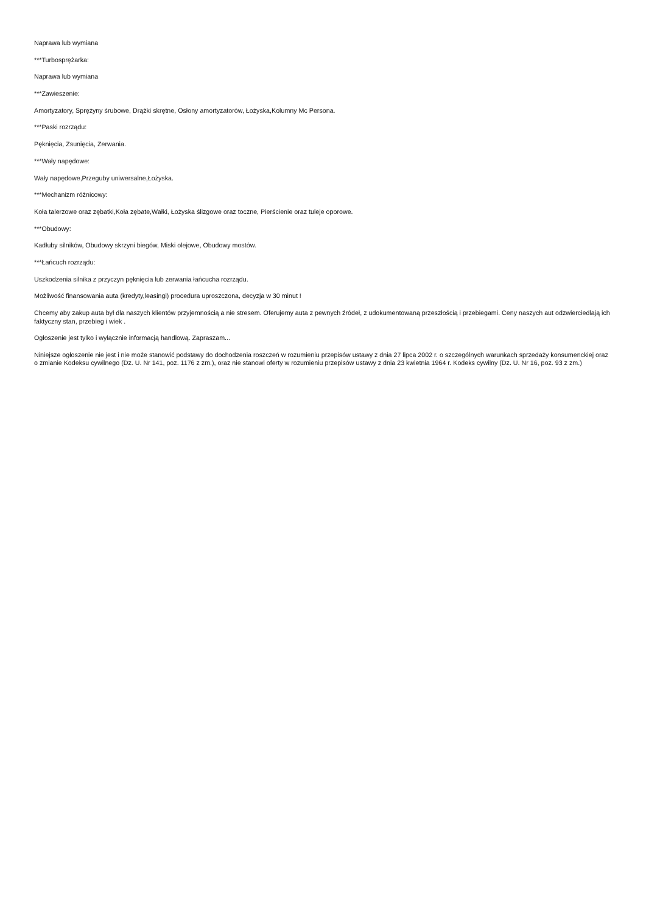Naprawa lub wymiana
***Turbosprężarka:
Naprawa lub wymiana
***Zawieszenie:
Amortyzatory, Sprężyny śrubowe, Drążki skrętne, Osłony amortyzatorów, Łożyska,Kolumny Mc Persona.
***Paski rozrządu:
Pęknięcia, Zsunięcia, Zerwania.
***Wały napędowe:
Wały napędowe,Przeguby uniwersalne,Łożyska.
***Mechanizm różnicowy:
Koła talerzowe oraz zębatki,Koła zębate,Wałki, Łożyska ślizgowe oraz toczne, Pierścienie oraz tuleje oporowe.
***Obudowy:
Kadłuby silników, Obudowy skrzyni biegów, Miski olejowe, Obudowy mostów.
***Łańcuch rozrządu:
Uszkodzenia silnika z przyczyn pęknięcia lub zerwania łańcucha rozrządu.
Możliwość finansowania auta (kredyty,leasingi) procedura uproszczona, decyzja w 30 minut !
Chcemy aby zakup auta był dla naszych klientów przyjemnością a nie stresem. Oferujemy auta z pewnych źródeł, z udokumentowaną przeszłością i przebiegami. Ceny naszych aut odzwierciedlają ich faktyczny stan, przebieg i wiek .
Ogłoszenie jest tylko i wyłącznie informacją handlową. Zapraszam...
Niniejsze ogłoszenie nie jest i nie może stanowić podstawy do dochodzenia roszczeń w rozumieniu przepisów ustawy z dnia 27 lipca 2002 r. o szczególnych warunkach sprzedaży konsumenckiej oraz o zmianie Kodeksu cywilnego (Dz. U. Nr 141, poz. 1176 z zm.), oraz nie stanowi oferty w rozumieniu przepisów ustawy z dnia 23 kwietnia 1964 r. Kodeks cywilny (Dz. U. Nr 16, poz. 93 z zm.)